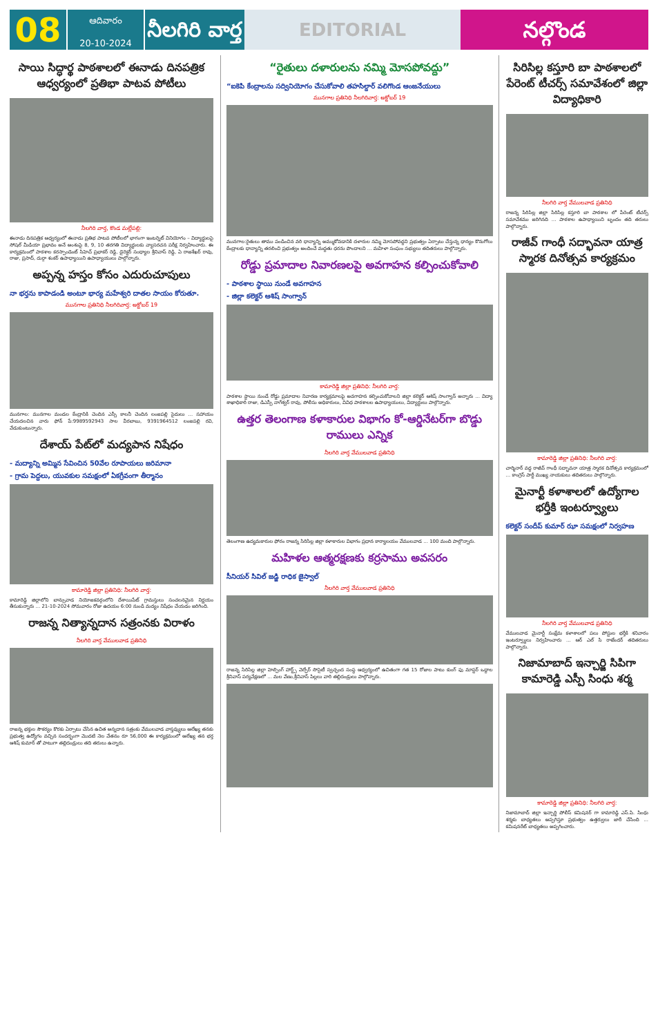08
ఆదివారం
20-10-2024
నీలగిరి వార్త
EDITORIAL
నల్గొండ
సాయి సిద్ధార్థ పాఠశాలలో ఈనాడు దినపత్రిక ఆధ్వర్యంలో ప్రతిభా పాటవ పోటీలు
నీలగిరి వార్త, కొండ మల్లేపల్లి:
ఈనాడు దినపత్రిక ఆధ్వర్యంలో ఈనాడు ప్రతిభ పాటవ పోటీలలో భాగంగా ఇంటర్నెట్ వినియోగం – విద్యార్థులపై సోషల్ మీడియా ప్రభావం అనే అంశంపై 8, 9, 10 తరగతి విద్యార్థులకు వ్యాసరచన పరీక్ష నిర్వహించారు. ఈ కార్యక్రమంలో పాఠశాల కరస్పాండెంట్ సిహెచ్ ప్రభాకర్ రెడ్డి, డైరెక్టర్ సంధ్యాల శ్రీనివాస్ రెడ్డి, ఏ రాజశేఖర్ రావు, రాజు, ప్రసాద్, దుర్గా శంకర్ ఉపాధ్యాయిని ఉపాధ్యాయులు పాల్గొన్నారు.
అప్పన్న హస్తం కోసం ఎదురుచూపులు
నా భర్తను కాపాడండి అంటూ భార్య మహేశ్వరి దాతల సాయం కోరుతూ.
మునగాల ప్రతినిధి నీలగిరివార్త: అక్టోబర్ 19
మునగాల: మునగాల మండల కేంద్రానికి చెందిన ఎస్సీ కాలనీ చెందిన లంజపల్లి సైదులు ... సహాయం చేయదలచిన వారు ఫోన్ పే:9989592943 సాల వీరబాబు, 9391964512 లంజపల్లి రవి, వేడుకుంటున్నారు.
దేశాయ్ పేట్‌లో మద్యపాన నిషేధం
- మద్యాన్ని అమ్మిన సేవించిన 50వేల రూపాయలు జరిమానా
- గ్రామ పెద్దలు, యువకుల సమక్షంలో ఏకగ్రీవంగా తీర్మానం
కామారెడ్డి జిల్లా ప్రతినిధి: నీలగిరి వార్త:
కామారెడ్డి జిల్లాలోని బాన్సువాడ నియోజకవర్గంలోని దేశాయిపేట్ గ్రామస్తులు సంచలనమైన నిర్ణయం తీసుకున్నారు ... 21-10-2024 సోమవారం రోజు ఉదయం 6:00 నుండి మద్యం నిషేధం చేయడం జరిగింది.
రాజన్న నిత్యాన్నదాన సత్రంనకు విరాళం
నీలగిరి వార్త వేములవాడ ప్రతినిధి
రాజన్న భక్తుల సౌకర్యం కొరకు ఏర్పాటు చేసిన ఉచిత అన్నదాన సత్రంకు వేములవాడ వాస్తవ్యులు ఆలేఖ్య తనకు ప్రభుత్వ ఉద్యోగం వచ్చిన సందర్భంగా మొదటి నెల వేతనం రూ 56,000 ఈ కార్యక్రమంలో ఆలేఖ్య తన భర్త ఆశిష్ కుమార్ తో పాటుగా తల్లిదండ్రులు తది తరులు ఉన్నారు.
“రైతులు దళారులను నమ్మి మోసపోవద్దు”
“ఐకెపి కేంద్రాలను సద్వినియోగం చేసుకోవాలి తహసిల్దార్ వలిగొండ ఆంజనేయులు
మునగాల ప్రతినిధి నీలగిరివార్త: అక్టోబర్ 19
మునగాల:రైతులు తాము పండించిన వరి ధాన్యాన్ని అమ్ముకోవడానికి దళారుల నమ్మి మోసపోవద్దని ప్రభుత్వం ఏర్పాటు చేస్తున్న ధాన్యం కొనుగోలు కేంద్రాలకు ధాన్యాన్ని తరలించి ప్రభుత్వం అందించే మద్దతు ధరను పొందాలని ... మహిళా సంఘం సభ్యులు తదితరులు పాల్గొన్నారు.
రోడ్డు ప్రమాదాల నివారణలపై అవగాహన కల్పించుకోవాలి
- పాఠశాల స్థాయి నుండే అవగాహన
- జిల్లా కలెక్టర్ ఆశిష్ సాంగ్వాన్
కామారెడ్డి జిల్లా ప్రతినిధి: నీలగిరి వార్త:
పాఠశాల స్థాయి నుండే రోడ్డు ప్రమాదాల నివారణ కార్యక్రమాలపై అవగాహన కల్పించుకోవాలని జిల్లా కలెక్టర్ ఆశిష్ సాంగ్వాన్ అన్నారు ... విద్యా శాఖాధికారి రాజు, డిఎస్పీ నాగేశ్వర్ రావు, పోలీసు అధికారులు, వివిధ పాఠశాలల ఉపాధ్యాయులు, విద్యార్థులు పాల్గొన్నారు.
ఉత్తర తెలంగాణ కళాకారుల విభాగం కో-ఆర్డినేటర్‌గా బొడ్డు రాములు ఎన్నిక
నీలగిరి వార్త వేములవాడ ప్రతినిధి
తెలంగాణ ఉద్యమకారుల ఫోరం రాజన్న సిరిసిల్ల జిల్లా కళాకారుల విభాగం ప్రధాన కార్యాలయం వేములవాడ ... 100 మంది పాల్గొన్నారు.
మహిళల ఆత్మరక్షణకు కర్రసాము అవసరం
సీనియర్ సివిల్ జడ్జి రాధిక జైస్వాల్
నీలగిరి వార్త వేములవాడ ప్రతినిధి
రాజన్న సిరిసిల్ల జిల్లా హెల్పింగ్ హార్ట్స్ వెల్ఫేర్ సొసైటీ స్వచ్ఛంద సంస్థ ఆధ్వర్యంలో ఉచితంగా గత 15 రోజుల పాటు కుంగ్ ఫు మాస్టర్ ఒద్దాల శ్రీనివాస్ పర్యవేక్షణలో ... మల వేణు,శ్రీనివాస్ పిల్లలు వారి తల్లిదండ్రులు పాల్గొన్నారు.
సిరిసిల్ల కస్తూరి బా పాఠశాలలో పేరెంట్ టీచర్స్ సమావేశంలో జిల్లా విద్యాధికారి
నీలగిరి వార్త వేములవాడ ప్రతినిధి
రాజన్న సిరిసిల్ల జిల్లా సిరిసిల్ల కస్తూరి బా పాఠశాల లో పేరెంట్ టీచర్స్ సమావేశము జరిగినది ... పాఠశాల ఉపాధ్యాయిని బృందం తది తరులు పాల్గొన్నారు.
రాజీవ్ గాంధీ సద్భావనా యాత్ర స్మారక దినోత్సవ కార్యక్రమం
కామారెడ్డి జిల్లా ప్రతినిధి: నీలగిరి వార్త:
చార్మినార్ వద్ద రాజీవ్ గాంధీ సద్భావనా యాత్ర స్మారక దినోత్సవ కార్యక్రమంలో ... కాంగ్రెస్ పార్టీ ముఖ్య నాయకులు తదితరులు పాల్గొన్నారు.
మైనార్టీ కళాశాలలో ఉద్యోగాల భర్తీకి ఇంటర్వ్యూలు
కలెక్టర్ సందీప్ కుమార్ ఝా సమక్షంలో నిర్వహణ
నీలగిరి వార్త వేములవాడ ప్రతినిధి
వేములవాడ మైనార్టీ సంక్షేమ కళాశాలలో పలు పోస్టుల భర్తీకి శనివారం ఇంటర్వ్యూలు నిర్వహించారు ... ఆర్ ఎల్ సి రాజేందర్ తదితరులు పాల్గొన్నారు.
నిజామాబాద్ ఇన్చార్జి సిపిగా కామారెడ్డి ఎస్పీ సింధు శర్మ
కామారెడ్డి జిల్లా ప్రతినిధి: నీలగిరి వార్త:
నిజామాబాద్ జిల్లా ఇన్చార్జి పోలీస్ కమిషనర్ గా కామారెడ్డి ఎస్.పి. సింధు శర్మకు బాధ్యతలు అప్పగిస్తూ ప్రభుత్వం ఉత్తర్వులు జారీ చేసింది ... కమిషనరేట్ బాధ్యతలు అప్పగించారు.